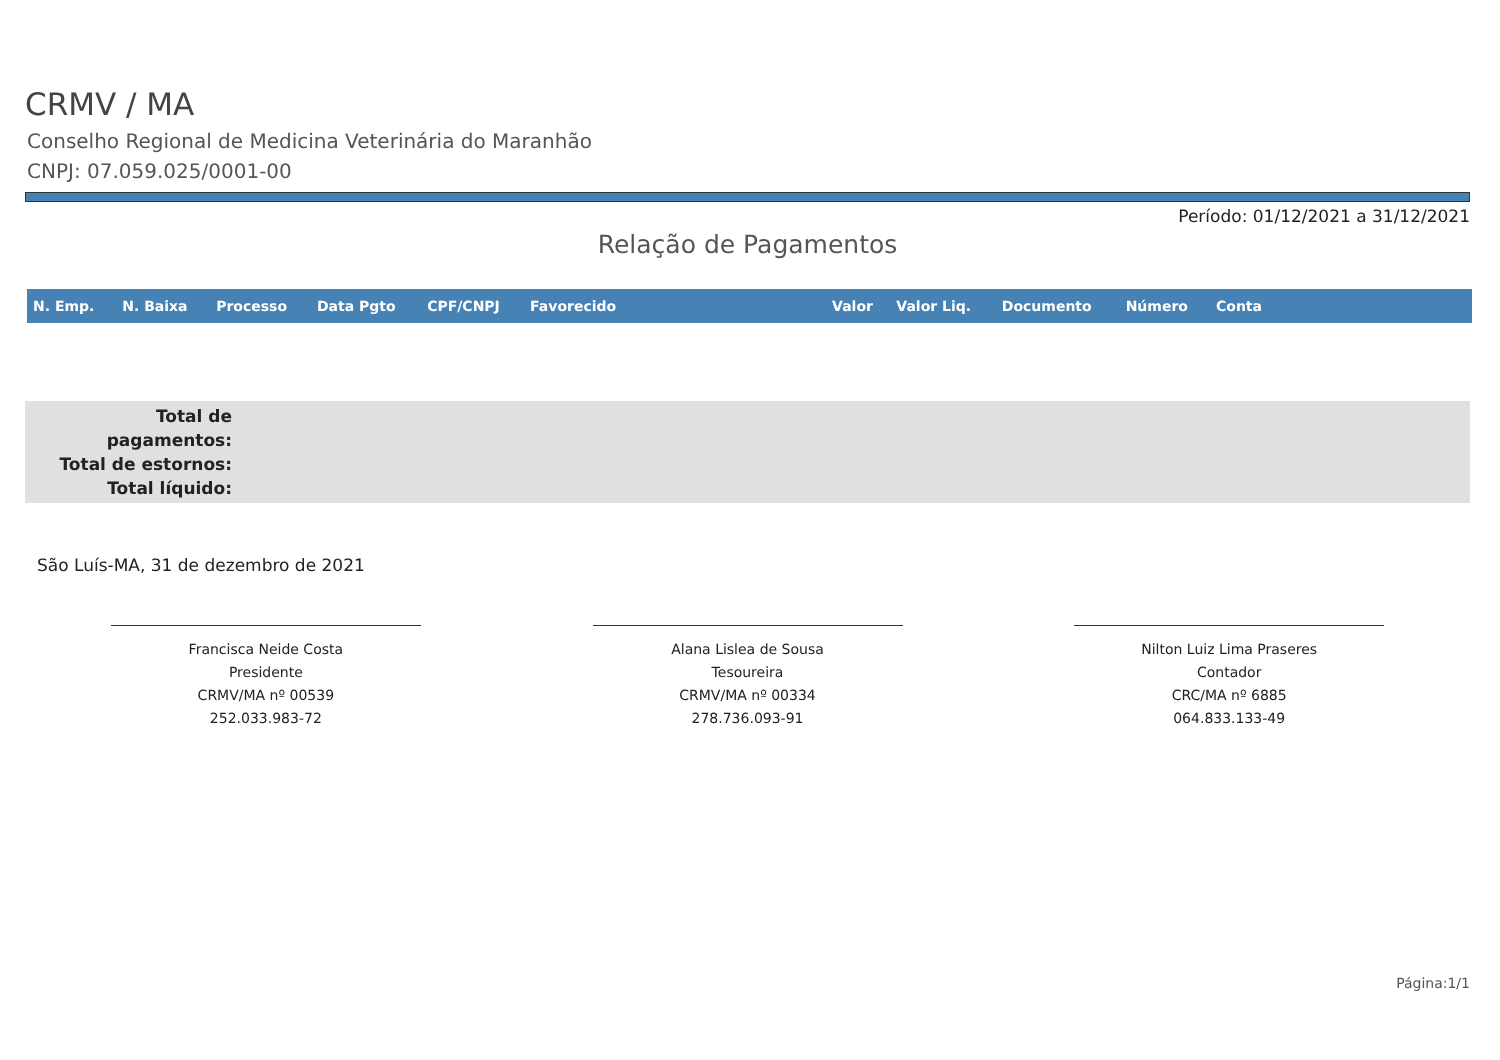CRMV / MA
Conselho Regional de Medicina Veterinária do Maranhão
CNPJ: 07.059.025/0001-00
Período: 01/12/2021 a 31/12/2021
Relação de Pagamentos
| N. Emp. | N. Baixa | Processo | Data Pgto | CPF/CNPJ | Favorecido | Valor | Valor Liq. | Documento | Número | Conta |
| --- | --- | --- | --- | --- | --- | --- | --- | --- | --- | --- |
Total de pagamentos:
Total de estornos:
Total líquido:
São Luís-MA, 31 de dezembro de 2021
Francisca Neide Costa
Presidente
CRMV/MA nº 00539
252.033.983-72
Alana Lislea de Sousa
Tesoureira
CRMV/MA nº 00334
278.736.093-91
Nilton Luiz Lima Praseres
Contador
CRC/MA nº 6885
064.833.133-49
Página:1/1